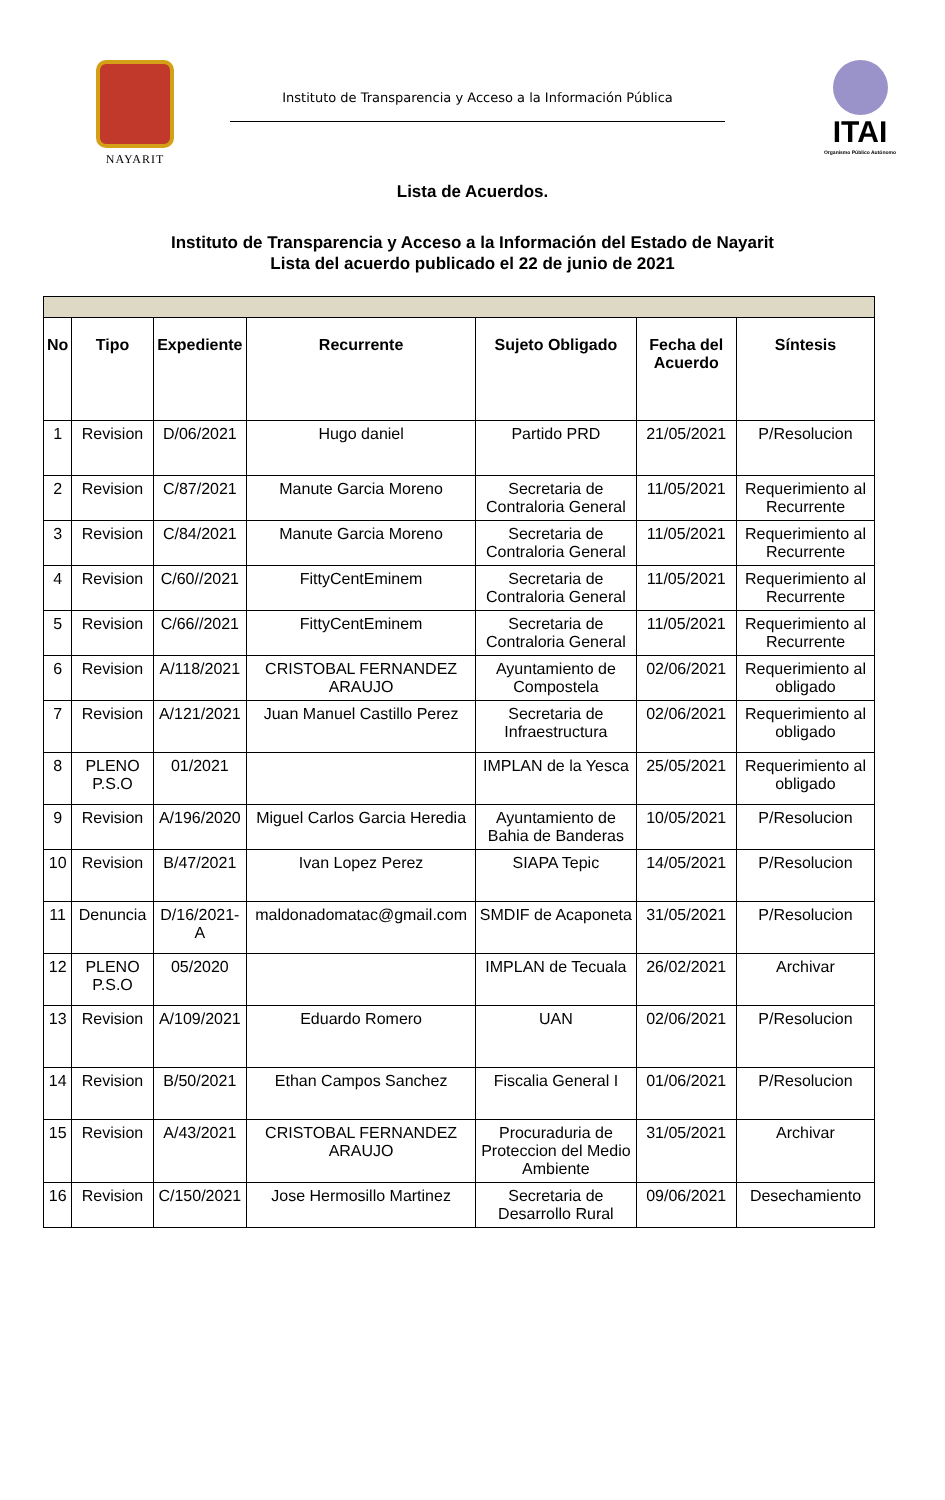NAYARIT
Instituto de Transparencia y Acceso a la Información Pública
ITAI
Organismo Público Autónomo
Lista de Acuerdos.
Instituto de Transparencia y Acceso a la Información del Estado de Nayarit
Lista del acuerdo publicado el 22 de junio de 2021
| No | Tipo | Expediente | Recurrente | Sujeto Obligado | Fecha del Acuerdo | Síntesis |
| --- | --- | --- | --- | --- | --- | --- |
| 1 | Revision | D/06/2021 | Hugo daniel | Partido PRD | 21/05/2021 | P/Resolucion |
| 2 | Revision | C/87/2021 | Manute Garcia Moreno | Secretaria de Contraloria General | 11/05/2021 | Requerimiento al Recurrente |
| 3 | Revision | C/84/2021 | Manute Garcia Moreno | Secretaria de Contraloria General | 11/05/2021 | Requerimiento al Recurrente |
| 4 | Revision | C/60//2021 | FittyCentEminem | Secretaria de Contraloria General | 11/05/2021 | Requerimiento al Recurrente |
| 5 | Revision | C/66//2021 | FittyCentEminem | Secretaria de Contraloria General | 11/05/2021 | Requerimiento al Recurrente |
| 6 | Revision | A/118/2021 | CRISTOBAL FERNANDEZ ARAUJO | Ayuntamiento de Compostela | 02/06/2021 | Requerimiento al obligado |
| 7 | Revision | A/121/2021 | Juan Manuel Castillo Perez | Secretaria de Infraestructura | 02/06/2021 | Requerimiento al obligado |
| 8 | PLENO P.S.O | 01/2021 | | IMPLAN de la Yesca | 25/05/2021 | Requerimiento al obligado |
| 9 | Revision | A/196/2020 | Miguel Carlos Garcia Heredia | Ayuntamiento de Bahia de Banderas | 10/05/2021 | P/Resolucion |
| 10 | Revision | B/47/2021 | Ivan Lopez Perez | SIAPA Tepic | 14/05/2021 | P/Resolucion |
| 11 | Denuncia | D/16/2021-A | maldonadomatac@gmail.com | SMDIF de Acaponeta | 31/05/2021 | P/Resolucion |
| 12 | PLENO P.S.O | 05/2020 | | IMPLAN de Tecuala | 26/02/2021 | Archivar |
| 13 | Revision | A/109/2021 | Eduardo Romero | UAN | 02/06/2021 | P/Resolucion |
| 14 | Revision | B/50/2021 | Ethan Campos Sanchez | Fiscalia General I | 01/06/2021 | P/Resolucion |
| 15 | Revision | A/43/2021 | CRISTOBAL FERNANDEZ ARAUJO | Procuraduria de Proteccion del Medio Ambiente | 31/05/2021 | Archivar |
| 16 | Revision | C/150/2021 | Jose Hermosillo Martinez | Secretaria de Desarrollo Rural | 09/06/2021 | Desechamiento |